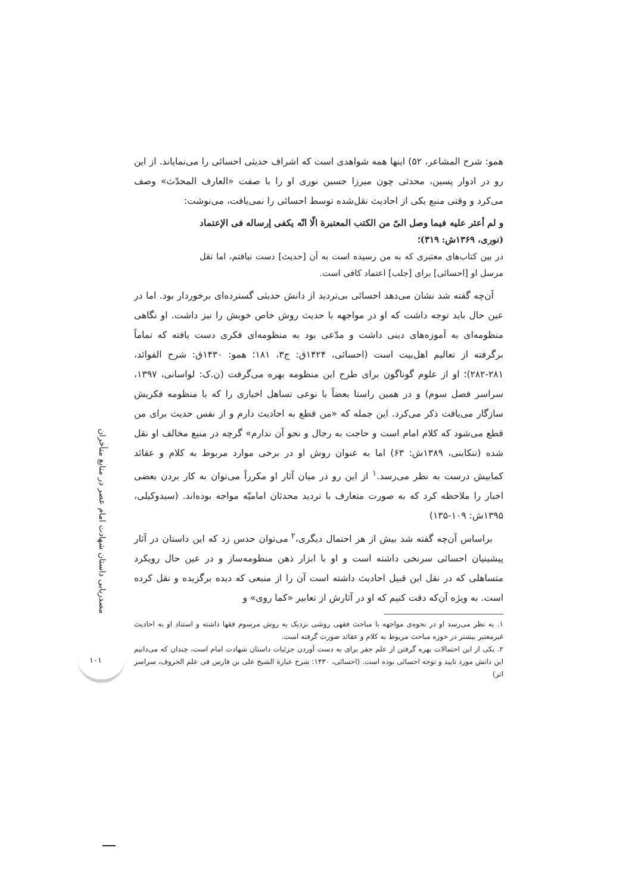مصدریابی داستان شهادت امام عصر در منابع متأخران
۱۰۱
همو: شرح المشاعر، ۵۲) اینها همه شواهدی است که اشراف حدیثی احسائی را می‌نمایاند. از این رو در ادوار پسین، محدثی چون میرزا حسین نوری او را با صفت «العارف المحدّث» وصف می‌کرد و وقتی منبع یکی از احادیث نقل‌شده توسط احسائی را نمی‌یافت، می‌نوشت:
و لم أعثر علیه فیما وصل الیّ من الکتب المعتبرة الّا انّه یکفی إرساله فی الإعتماد (نوری، ۱۳۶۹ش: ۳۱۹)؛
در بین کتاب‌های معتبری که به من رسیده است به آن [حدیث] دست نیافتم، اما نقل مرسل او [احسائی] برای [جلب] اعتماد کافی است.
آن‌چه گفته شد نشان می‌دهد احسائی بی‌تردید از دانش حدیثی گسترده‌ای برخوردار بود. اما در عین حال باید توجه داشت که او در مواجهه با حدیث روش خاص خویش را نیز داشت. او نگاهی منظومه‌ای به آموزه‌های دینی داشت و مدّعی بود به منظومه‌ای فکری دست یافته که تماماً برگرفته از تعالیم اهل‌بیت است (احسائی، ۱۴۲۴ق: ج۳، ۱۸۱؛ همو: ۱۴۳۰ق: شرح الفوائد، ۲۸۱-۲۸۲)؛ او از علوم گوناگون برای طرح این منظومه بهره می‌گرفت (ن.ک: لواسانی، ۱۳۹۷، سراسر فصل سوم) و در همین راستا بعضاً با نوعی تساهل اخباری را که با منظومه فکریش سازگار می‌یافت ذکر می‌کرد. این جمله که «من قطع به احادیث دارم و از نفس حدیث برای من قطع می‌شود که کلام امام است و حاجت به رجال و نحو آن ندارم» گرچه در منبع مخالف او نقل شده (تنکابنی، ۱۳۸۹ش: ۶۳) اما به عنوان روش او در برخی موارد مربوط به کلام و عقائد کمابیش درست به نظر می‌رسد.<sup>۱</sup> از این رو در میان آثار او مکرراً می‌توان به کار بردن بعضی اخبار را ملاحظه کرد که به صورت متعارف با تردید محدثان امامیّه مواجه بوده‌اند. (سیدوکیلی، ۱۳۹۵ش: ۱۰۹-۱۳۵)
براساس آن‌چه گفته شد بیش از هر احتمال دیگری،<sup>۲</sup> می‌توان حدس زد که این داستان در آثار پیشینیان احسائی سرنخی داشته است و او با ابزار ذهن منظومه‌ساز و در عین حال رویکرد متساهلی که در نقل این قبیل احادیث داشته است آن را از منبعی که دیده برگزیده و نقل کرده است. به ویژه آن‌که دقت کنیم که او در آثارش از تعابیر «کما روی» و
۱. به نظر می‌رسد او در نحوه‌ی مواجهه با مباحث فقهی روشی نزدیک به روش مرسوم فقها داشته و استناد او به احادیث غیرمعتبر بیشتر در حوزه مباحث مربوط به کلام و عقائد صورت گرفته است.
۲. یکی از این احتمالات بهره گرفتن از علم جفر برای به دست آوردن جزئیات داستان شهادت امام است، چندان که می‌دانیم این دانش مورد تایید و توجه احسائی بوده است. (احسائی، ۱۴۳۰: شرح عبارة الشیخ علی بن فارس فی علم الحروف، سراسر اثر)